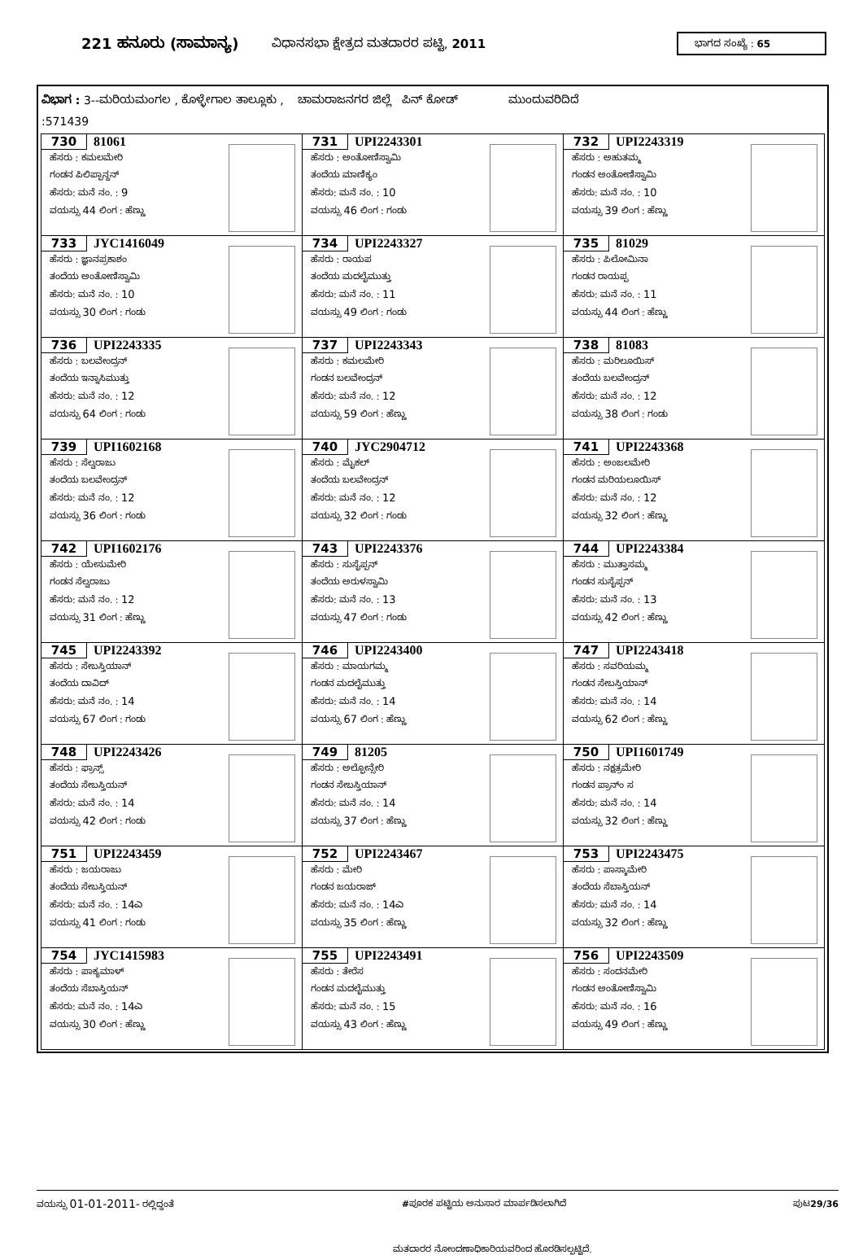221 ಹನೂರು (ಸಾಮಾನ್ಯ) ವಿಧಾನಸಭಾ ಕ್ಷೇತ್ರದ ಮತದಾರರ ಪಟ್ಟಿ, 2011 ಭಾಗದ ಸಂಖ್ಯೆ : 65
ವಿಭಾಗ : 3--ಮರಿಯಮಂಗಲ , ಕೊಳ್ಳೇಗಾಲ ತಾಲ್ಲೂಕು , ಚಾಮರಾಜನಗರ ಜಿಲ್ಲೆ ಪಿನ್ ಕೋಡ್ ಮುಂದುವರಿದಿದೆ
:571439
| 730 81061 ಹೆಸರು : ಕಮಲಮೇರಿ ಗಂಡನ ಪಿಲಿಪ್ಪಾನ್ದನ್ ಹೆಸರು: ಮನೆ ನಂ. : 9 ವಯಸ್ಸು 44 ಲಿಂಗ : ಹೆಣ್ಣು | 731 UPI2243301 ಹೆಸರು : ಅಂತೋಣಿಸ್ವಾಮಿ ತಂದೆಯ ಮಾಣಿಕ್ಯಂ ಹೆಸರು: ಮನೆ ನಂ. : 10 ವಯಸ್ಸು 46 ಲಿಂಗ : ಗಂಡು | 732 UPI2243319 ಹೆಸರು : ಅಹುತಮ್ಮ ಗಂಡನ ಅಂತೋಣಿಸ್ವಾಮಿ ಹೆಸರು: ಮನೆ ನಂ. : 10 ವಯಸ್ಸು 39 ಲಿಂಗ : ಹೆಣ್ಣು |
| 733 JYC1416049 ಹೆಸರು : ಜ್ಞಾನಪ್ರಕಾಶಂ ತಂದೆಯ ಅಂತೋಣಿಸ್ವಾಮಿ ಹೆಸರು: ಮನೆ ನಂ. : 10 ವಯಸ್ಸು 30 ಲಿಂಗ : ಗಂಡು | 734 UPI2243327 ಹೆಸರು : ರಾಯಪ ತಂದೆಯ ಮದಲೈಮುತ್ತು ಹೆಸರು: ಮನೆ ನಂ. : 11 ವಯಸ್ಸು 49 ಲಿಂಗ : ಗಂಡು | 735 81029 ಹೆಸರು : ಪಿಲೋಮಿನಾ ಗಂಡನ ರಾಯಪ್ಪ ಹೆಸರು: ಮನೆ ನಂ. : 11 ವಯಸ್ಸು 44 ಲಿಂಗ : ಹೆಣ್ಣು |
| 736 UPI2243335 ಹೆಸರು : ಬಲವೇಂದ್ರನ್ ತಂದೆಯ ಇನ್ನಾಸಿಮುತ್ತು ಹೆಸರು: ಮನೆ ನಂ. : 12 ವಯಸ್ಸು 64 ಲಿಂಗ : ಗಂಡು | 737 UPI2243343 ಹೆಸರು : ಕಮಲಮೇರಿ ಗಂಡನ ಬಲವೇಂದ್ರನ್ ಹೆಸರು: ಮನೆ ನಂ. : 12 ವಯಸ್ಸು 59 ಲಿಂಗ : ಹೆಣ್ಣು | 738 81083 ಹೆಸರು : ಮರಿಲೂಯಿಸ್ ತಂದೆಯ ಬಲವೇಂದ್ರನ್ ಹೆಸರು: ಮನೆ ನಂ. : 12 ವಯಸ್ಸು 38 ಲಿಂಗ : ಗಂಡು |
| 739 UPI1602168 ಹೆಸರು : ಸೆಲ್ವರಾಜು ತಂದೆಯ ಬಲವೇಂದ್ರನ್ ಹೆಸರು: ಮನೆ ನಂ. : 12 ವಯಸ್ಸು 36 ಲಿಂಗ : ಗಂಡು | 740 JYC2904712 ಹೆಸರು : ಮೈಕಲ್ ತಂದೆಯ ಬಲವೇಂದ್ರನ್ ಹೆಸರು: ಮನೆ ನಂ. : 12 ವಯಸ್ಸು 32 ಲಿಂಗ : ಗಂಡು | 741 UPI2243368 ಹೆಸರು : ಅಂಜಲಮೇರಿ ಗಂಡನ ಮರಿಯಲೂಯಿಸ್ ಹೆಸರು: ಮನೆ ನಂ. : 12 ವಯಸ್ಸು 32 ಲಿಂಗ : ಹೆಣ್ಣು |
| 742 UPI1602176 ಹೆಸರು : ಯೇಸುಮೇರಿ ಗಂಡನ ಸೆಲ್ವರಾಜು ಹೆಸರು: ಮನೆ ನಂ. : 12 ವಯಸ್ಸು 31 ಲಿಂಗ : ಹೆಣ್ಣು | 743 UPI2243376 ಹೆಸರು : ಸುಸೈಪ್ಪನ್ ತಂದೆಯ ಅರುಳಸ್ವಾಮಿ ಹೆಸರು: ಮನೆ ನಂ. : 13 ವಯಸ್ಸು 47 ಲಿಂಗ : ಗಂಡು | 744 UPI2243384 ಹೆಸರು : ಮುತ್ತಾಸಮ್ಮ ಗಂಡನ ಸುಸೈಪ್ಪನ್ ಹೆಸರು: ಮನೆ ನಂ. : 13 ವಯಸ್ಸು 42 ಲಿಂಗ : ಹೆಣ್ಣು |
| 745 UPI2243392 ಹೆಸರು : ಸೇಬಸ್ತಿಯಾನ್ ತಂದೆಯ ದಾವಿದ್ ಹೆಸರು: ಮನೆ ನಂ. : 14 ವಯಸ್ಸು 67 ಲಿಂಗ : ಗಂಡು | 746 UPI2243400 ಹೆಸರು : ಮಾಯಗಮ್ಮ ಗಂಡನ ಮದಲೈಮುತ್ತು ಹೆಸರು: ಮನೆ ನಂ. : 14 ವಯಸ್ಸು 67 ಲಿಂಗ : ಹೆಣ್ಣು | 747 UPI2243418 ಹೆಸರು : ಸವರಿಯಮ್ಮ ಗಂಡನ ಸೇಬಸ್ತಿಯಾನ್ ಹೆಸರು: ಮನೆ ನಂ. : 14 ವಯಸ್ಸು 62 ಲಿಂಗ : ಹೆಣ್ಣು |
| 748 UPI2243426 ಹೆಸರು : ಫ್ರಾನ್ಸ್ ತಂದೆಯ ಸೇಬಸ್ತಿಯನ್ ಹೆಸರು: ಮನೆ ನಂ. : 14 ವಯಸ್ಸು 42 ಲಿಂಗ : ಗಂಡು | 749 81205 ಹೆಸರು : ಅಲ್ಫೋನ್ಸೇರಿ ಗಂಡನ ಸೇಬಸ್ತಿಯಾನ್ ಹೆಸರು: ಮನೆ ನಂ. : 14 ವಯಸ್ಸು 37 ಲಿಂಗ : ಹೆಣ್ಣು | 750 UPI1601749 ಹೆಸರು : ನಕ್ಷತ್ರಮೇರಿ ಗಂಡನ ಪ್ರಾನ್ಂ ಸ ಹೆಸರು: ಮನೆ ನಂ. : 14 ವಯಸ್ಸು 32 ಲಿಂಗ : ಹೆಣ್ಣು |
| 751 UPI2243459 ಹೆಸರು : ಜಯರಾಜು ತಂದೆಯ ಸೇಬಸ್ತಿಯನ್ ಹೆಸರು: ಮನೆ ನಂ. : 14ಎ ವಯಸ್ಸು 41 ಲಿಂಗ : ಗಂಡು | 752 UPI2243467 ಹೆಸರು : ಮೇರಿ ಗಂಡನ ಜಯರಾಜ್ ಹೆಸರು: ಮನೆ ನಂ. : 14ಎ ವಯಸ್ಸು 35 ಲಿಂಗ : ಹೆಣ್ಣು | 753 UPI2243475 ಹೆಸರು : ಪಾಸ್ಕಾಮೇರಿ ತಂದೆಯ ಸೆಬಾಸ್ತಿಯನ್ ಹೆಸರು: ಮನೆ ನಂ. : 14 ವಯಸ್ಸು 32 ಲಿಂಗ : ಹೆಣ್ಣು |
| 754 JYC1415983 ಹೆಸರು : ಪಾಕ್ಯಮಾಳ್ ತಂದೆಯ ಸೆಬಾಸ್ತಿಯನ್ ಹೆಸರು: ಮನೆ ನಂ. : 14ಎ ವಯಸ್ಸು 30 ಲಿಂಗ : ಹೆಣ್ಣು | 755 UPI2243491 ಹೆಸರು : ತೇರೆಸ ಗಂಡನ ಮದಲೈಮುತ್ತು ಹೆಸರು: ಮನೆ ನಂ. : 15 ವಯಸ್ಸು 43 ಲಿಂಗ : ಹೆಣ್ಣು | 756 UPI2243509 ಹೆಸರು : ಸಂದನಮೇರಿ ಗಂಡನ ಅಂತೋಣಿಸ್ವಾಮಿ ಹೆಸರು: ಮನೆ ನಂ. : 16 ವಯಸ್ಸು 49 ಲಿಂಗ : ಹೆಣ್ಣು |
ವಯಸ್ಸು 01-01-2011- ರಲ್ಲಿದ್ದಂತೆ #ಪೂರಕ ಪಟ್ಟಿಯ ಅನುಸಾರ ಮಾರ್ಪಡಿಸಲಾಗಿದೆ ಪುಟ29/36
ಮತದಾರರ ನೋಂದಣಾಧಿಕಾರಿಯವರಿಂದ ಹೊರಡಿಸಲ್ಪಟ್ಟಿದೆ.